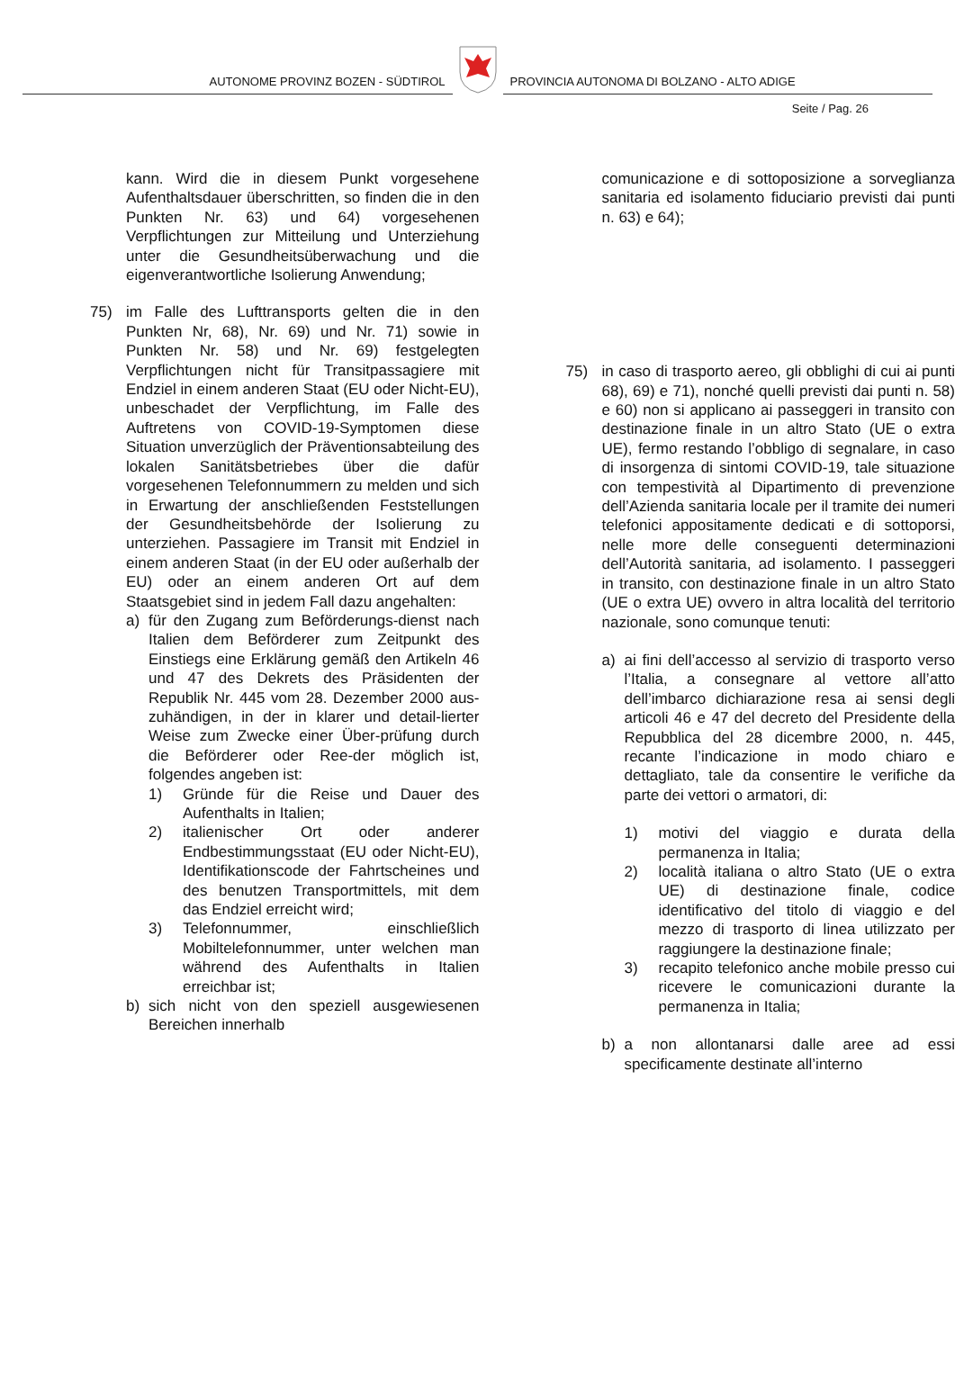AUTONOME PROVINZ BOZEN - SÜDTIROL
PROVINCIA AUTONOMA DI BOLZANO - ALTO ADIGE
Seite / Pag. 26
kann. Wird die in diesem Punkt vorgesehene Aufenthaltsdauer überschritten, so finden die in den Punkten Nr. 63) und 64) vorgesehenen Verpflichtungen zur Mitteilung und Unterziehung unter die Gesundheitsüberwachung und die eigenverantwortliche Isolierung Anwendung;
75) im Falle des Lufttransports gelten die in den Punkten Nr, 68), Nr. 69) und Nr. 71) sowie in Punkten Nr. 58) und Nr. 69) festgelegten Verpflichtungen nicht für Transitpassagiere mit Endziel in einem anderen Staat (EU oder Nicht-EU), unbeschadet der Verpflichtung, im Falle des Auftretens von COVID-19-Symptomen diese Situation unverzüglich der Präventionsabteilung des lokalen Sanitätsbetriebes über die dafür vorgesehenen Telefonnummern zu melden und sich in Erwartung der anschließenden Feststellungen der Gesundheitsbehörde der Isolierung zu unterziehen. Passagiere im Transit mit Endziel in einem anderen Staat (in der EU oder außerhalb der EU) oder an einem anderen Ort auf dem Staatsgebiet sind in jedem Fall dazu angehalten:
a) für den Zugang zum Beförderungs-dienst nach Italien dem Beförderer zum Zeitpunkt des Einstiegs eine Erklärung gemäß den Artikeln 46 und 47 des Dekrets des Präsidenten der Republik Nr. 445 vom 28. Dezember 2000 aus-zuhändigen, in der in klarer und detail-lierter Weise zum Zwecke einer Über-prüfung durch die Beförderer oder Ree-der möglich ist, folgendes angeben ist:
1) Gründe für die Reise und Dauer des Aufenthalts in Italien;
2) italienischer Ort oder anderer Endbestimmungsstaat (EU oder Nicht-EU), Identifikationscode der Fahrtscheines und des benutzen Transportmittels, mit dem das Endziel erreicht wird;
3) Telefonnummer, einschließlich Mobiltelefonnummer, unter welchen man während des Aufenthalts in Italien erreichbar ist;
b) sich nicht von den speziell ausgewiesenen Bereichen innerhalb
comunicazione e di sottoposizione a sorveglianza sanitaria ed isolamento fiduciario previsti dai punti n. 63) e 64);
75) in caso di trasporto aereo, gli obblighi di cui ai punti 68), 69) e 71), nonché quelli previsti dai punti n. 58) e 60) non si applicano ai passeggeri in transito con destinazione finale in un altro Stato (UE o extra UE), fermo restando l’obbligo di segnalare, in caso di insorgenza di sintomi COVID-19, tale situazione con tempestività al Dipartimento di prevenzione dell’Azienda sanitaria locale per il tramite dei numeri telefonici appositamente dedicati e di sottoporsi, nelle more delle conseguenti determinazioni dell’Autorità sanitaria, ad isolamento. I passeggeri in transito, con destinazione finale in un altro Stato (UE o extra UE) ovvero in altra località del territorio nazionale, sono comunque tenuti:
a) ai fini dell’accesso al servizio di trasporto verso l’Italia, a consegnare al vettore all’atto dell’imbarco dichiarazione resa ai sensi degli articoli 46 e 47 del decreto del Presidente della Repubblica del 28 dicembre 2000, n. 445, recante l’indicazione in modo chiaro e dettagliato, tale da consentire le verifiche da parte dei vettori o armatori, di:
1) motivi del viaggio e durata della permanenza in Italia;
2) località italiana o altro Stato (UE o extra UE) di destinazione finale, codice identificativo del titolo di viaggio e del mezzo di trasporto di linea utilizzato per raggiungere la destinazione finale;
3) recapito telefonico anche mobile presso cui ricevere le comunicazioni durante la permanenza in Italia;
b) a non allontanarsi dalle aree ad essi specificamente destinate all’interno